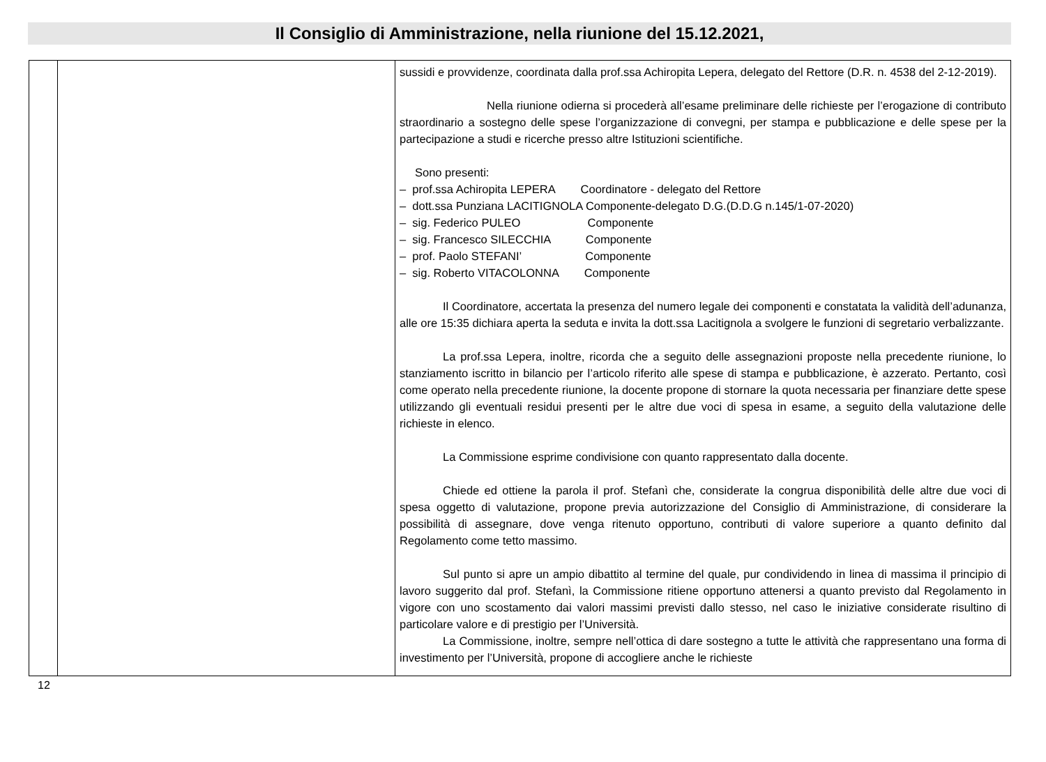Il Consiglio di Amministrazione, nella riunione del 15.12.2021,
| | | sussidi e provvidenze, coordinata dalla prof.ssa Achiropita Lepera, delegato del Rettore (D.R. n. 4538 del 2-12-2019). Nella riunione odierna si procederà all’esame preliminare delle richieste per l’erogazione di contributo straordinario a sostegno delle spese l’organizzazione di convegni, per stampa e pubblicazione e delle spese per la partecipazione a studi e ricerche presso altre Istituzioni scientifiche. Sono presenti: – prof.ssa Achiropita LEPERA Coordinatore - delegato del Rettore – dott.ssa Punziana LACITIGNOLA Componente-delegato D.G.(D.D.G n.145/1-07-2020) – sig. Federico PULEO Componente – sig. Francesco SILECCHIA Componente – prof. Paolo STEFANI’ Componente – sig. Roberto VITACOLONNA Componente Il Coordinatore, accertata la presenza del numero legale dei componenti e constatata la validità dell’adunanza, alle ore 15:35 dichiara aperta la seduta e invita la dott.ssa Lacitignola a svolgere le funzioni di segretario verbalizzante. La prof.ssa Lepera, inoltre, ricorda che a seguito delle assegnazioni proposte nella precedente riunione, lo stanziamento iscritto in bilancio per l’articolo riferito alle spese di stampa e pubblicazione, è azzerato. Pertanto, così come operato nella precedente riunione, la docente propone di stornare la quota necessaria per finanziare dette spese utilizzando gli eventuali residui presenti per le altre due voci di spesa in esame, a seguito della valutazione delle richieste in elenco. La Commissione esprime condivisione con quanto rappresentato dalla docente. Chiede ed ottiene la parola il prof. Stefanì che, considerate la congrua disponibilità delle altre due voci di spesa oggetto di valutazione, propone previa autorizzazione del Consiglio di Amministrazione, di considerare la possibilità di assegnare, dove venga ritenuto opportuno, contributi di valore superiore a quanto definito dal Regolamento come tetto massimo. Sul punto si apre un ampio dibattito al termine del quale, pur condividendo in linea di massima il principio di lavoro suggerito dal prof. Stefanì, la Commissione ritiene opportuno attenersi a quanto previsto dal Regolamento in vigore con uno scostamento dai valori massimi previsti dallo stesso, nel caso le iniziative considerate risultino di particolare valore e di prestigio per l’Università. La Commissione, inoltre, sempre nell’ottica di dare sostegno a tutte le attività che rappresentano una forma di investimento per l’Università, propone di accogliere anche le richieste |
12